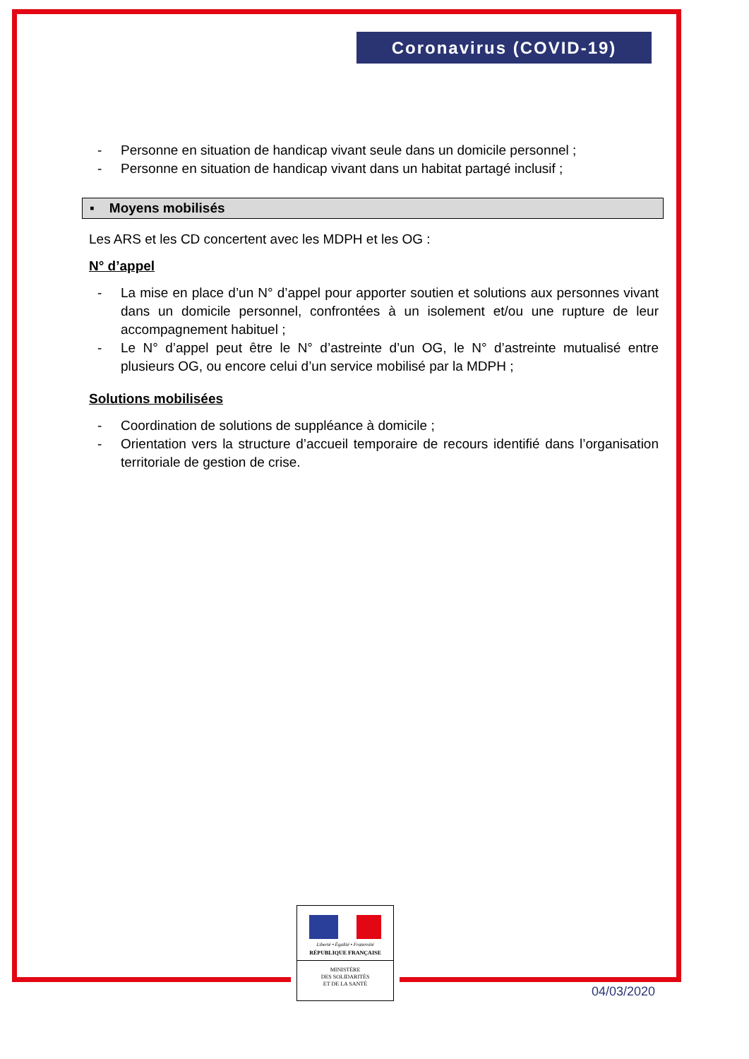Coronavirus (COVID-19)
- Personne en situation de handicap vivant seule dans un domicile personnel ;
- Personne en situation de handicap vivant dans un habitat partagé inclusif ;
▪ Moyens mobilisés
Les ARS et les CD concertent avec les MDPH et les OG :
N° d’appel
- La mise en place d’un N° d’appel pour apporter soutien et solutions aux personnes vivant dans un domicile personnel, confrontées à un isolement et/ou une rupture de leur accompagnement habituel ;
- Le N° d’appel peut être le N° d’astreinte d’un OG, le N° d’astreinte mutualisé entre plusieurs OG, ou encore celui d’un service mobilisé par la MDPH ;
Solutions mobilisées
- Coordination de solutions de suppléance à domicile ;
- Orientation vers la structure d’accueil temporaire de recours identifié dans l’organisation territoriale de gestion de crise.
Liberté • Égalité • Fraternité
RÉPUBLIQUE FRANÇAISE
MINISTÈRE
DES SOLIDARITÉS
ET DE LA SANTÉ
04/03/2020